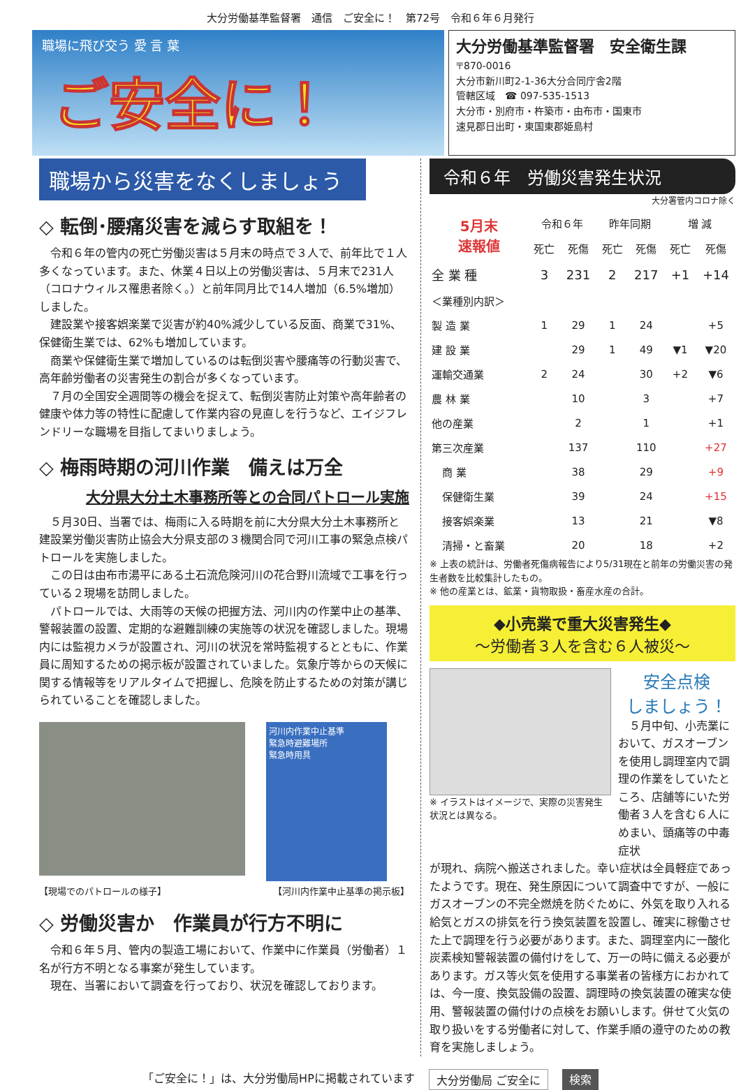大分労働基準監督署　通信　ご安全に！　第72号　令和６年６月発行
職場に飛び交う 愛 言 葉
ご安全に！
大分労働基準監督署　安全衛生課
〒870-0016
大分市新川町2-1-36大分合同庁舎2階
管轄区域　☎ 097-535-1513
大分市・別府市・杵築市・由布市・国東市
速見郡日出町・東国東郡姫島村
職場から災害をなくしましょう
◇ 転倒･腰痛災害を減らす取組を！
令和６年の管内の死亡労働災害は５月末の時点で３人で、前年比で１人多くなっています。また、休業４日以上の労働災害は、５月末で231人（コロナウィルス罹患者除く。）と前年同月比で14人増加（6.5%増加）しました。
建設業や接客娯楽業で災害が約40%減少している反面、商業で31%、保健衛生業では、62%も増加しています。
商業や保健衛生業で増加しているのは転倒災害や腰痛等の行動災害で、高年齢労働者の災害発生の割合が多くなっています。
７月の全国安全週間等の機会を捉えて、転倒災害防止対策や高年齢者の健康や体力等の特性に配慮して作業内容の見直しを行うなど、エイジフレンドリーな職場を目指してまいりましょう。
◇ 梅雨時期の河川作業　備えは万全
大分県大分土木事務所等との合同パトロール実施
５月30日、当署では、梅雨に入る時期を前に大分県大分土木事務所と建設業労働災害防止協会大分県支部の３機関合同で河川工事の緊急点検パトロールを実施しました。
この日は由布市湯平にある土石流危険河川の花合野川流域で工事を行っている２現場を訪問しました。
パトロールでは、大雨等の天候の把握方法、河川内の作業中止の基準、警報装置の設置、定期的な避難訓練の実施等の状況を確認しました。現場内には監視カメラが設置され、河川の状況を常時監視するとともに、作業員に周知するための掲示板が設置されていました。気象庁等からの天候に関する情報等をリアルタイムで把握し、危険を防止するための対策が講じられていることを確認しました。
河川内作業中止基準
緊急時避難場所
緊急時用具
【現場でのパトロールの様子】 【河川内作業中止基準の掲示板】
◇ 労働災害か　作業員が行方不明に
令和６年５月、管内の製造工場において、作業中に作業員（労働者）１名が行方不明となる事案が発生しています。
現在、当署において調査を行っており、状況を確認しております。
令和６年　労働災害発生状況
大分署管内コロナ除く
| 5月末 速報値 | 令和６年 | | 昨年同期 | | 増 減 | |
| --- | --- | --- | --- | --- | --- | --- |
| | 死亡 | 死傷 | 死亡 | 死傷 | 死亡 | 死傷 |
| 全 業 種 | 3 | 231 | 2 | 217 | +1 | +14 |
| ＜業種別内訳＞ | | | | | | |
| 製 造 業 | 1 | 29 | 1 | 24 | | +5 |
| 建 設 業 | | 29 | 1 | 49 | ▼1 | ▼20 |
| 運輸交通業 | 2 | 24 | | 30 | +2 | ▼6 |
| 農 林 業 | | 10 | | 3 | | +7 |
| 他の産業 | | 2 | | 1 | | +1 |
| 第三次産業 | | 137 | | 110 | | +27 |
| 商 業 | | 38 | | 29 | | +9 |
| 保健衛生業 | | 39 | | 24 | | +15 |
| 接客娯楽業 | | 13 | | 21 | | ▼8 |
| 清掃・と畜業 | | 20 | | 18 | | +2 |
※ 上表の統計は、労働者死傷病報告により5/31現在と前年の労働災害の発生者数を比較集計したもの。
※ 他の産業とは、鉱業・貨物取扱・畜産水産の合計。
◆小売業で重大災害発生◆
～労働者３人を含む６人被災～
※ イラストはイメージで、実際の災害発生状況とは異なる。
安全点検
しましょう！
５月中旬、小売業において、ガスオーブンを使用し調理室内で調理の作業をしていたところ、店舗等にいた労働者３人を含む６人にめまい、頭痛等の中毒症状
が現れ、病院へ搬送されました。幸い症状は全員軽症であったようです。現在、発生原因について調査中ですが、一般にガスオーブンの不完全燃焼を防ぐために、外気を取り入れる給気とガスの排気を行う換気装置を設置し、確実に稼働させた上で調理を行う必要があります。また、調理室内に一酸化炭素検知警報装置の備付けをして、万一の時に備える必要があります。ガス等火気を使用する事業者の皆様方におかれては、今一度、換気設備の設置、調理時の換気装置の確実な使用、警報装置の備付けの点検をお願いします。併せて火気の取り扱いをする労働者に対して、作業手順の遵守のための教育を実施しましょう。
「ご安全に！」は、大分労働局HPに掲載されています 大分労働局 ご安全に 検索